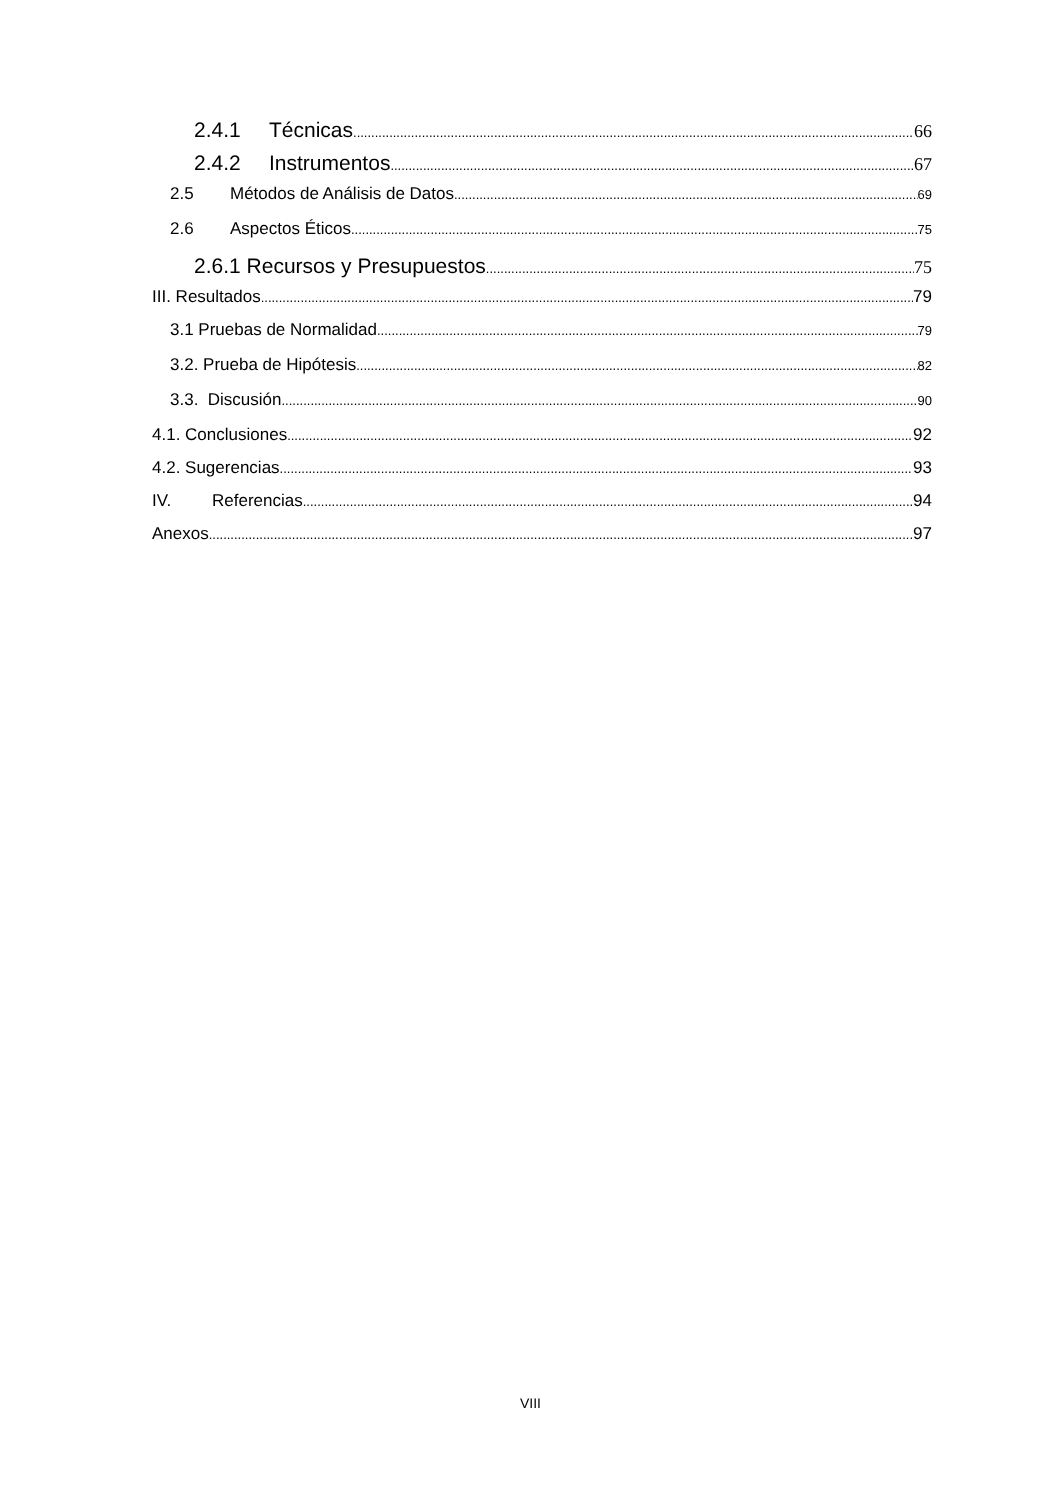2.4.1 Técnicas 66
2.4.2 Instrumentos 67
2.5 Métodos de Análisis de Datos 69
2.6 Aspectos Éticos 75
2.6.1 Recursos y Presupuestos 75
III. Resultados 79
3.1 Pruebas de Normalidad 79
3.2. Prueba de Hipótesis 82
3.3. Discusión 90
4.1. Conclusiones 92
4.2. Sugerencias 93
IV. Referencias 94
Anexos 97
VIII